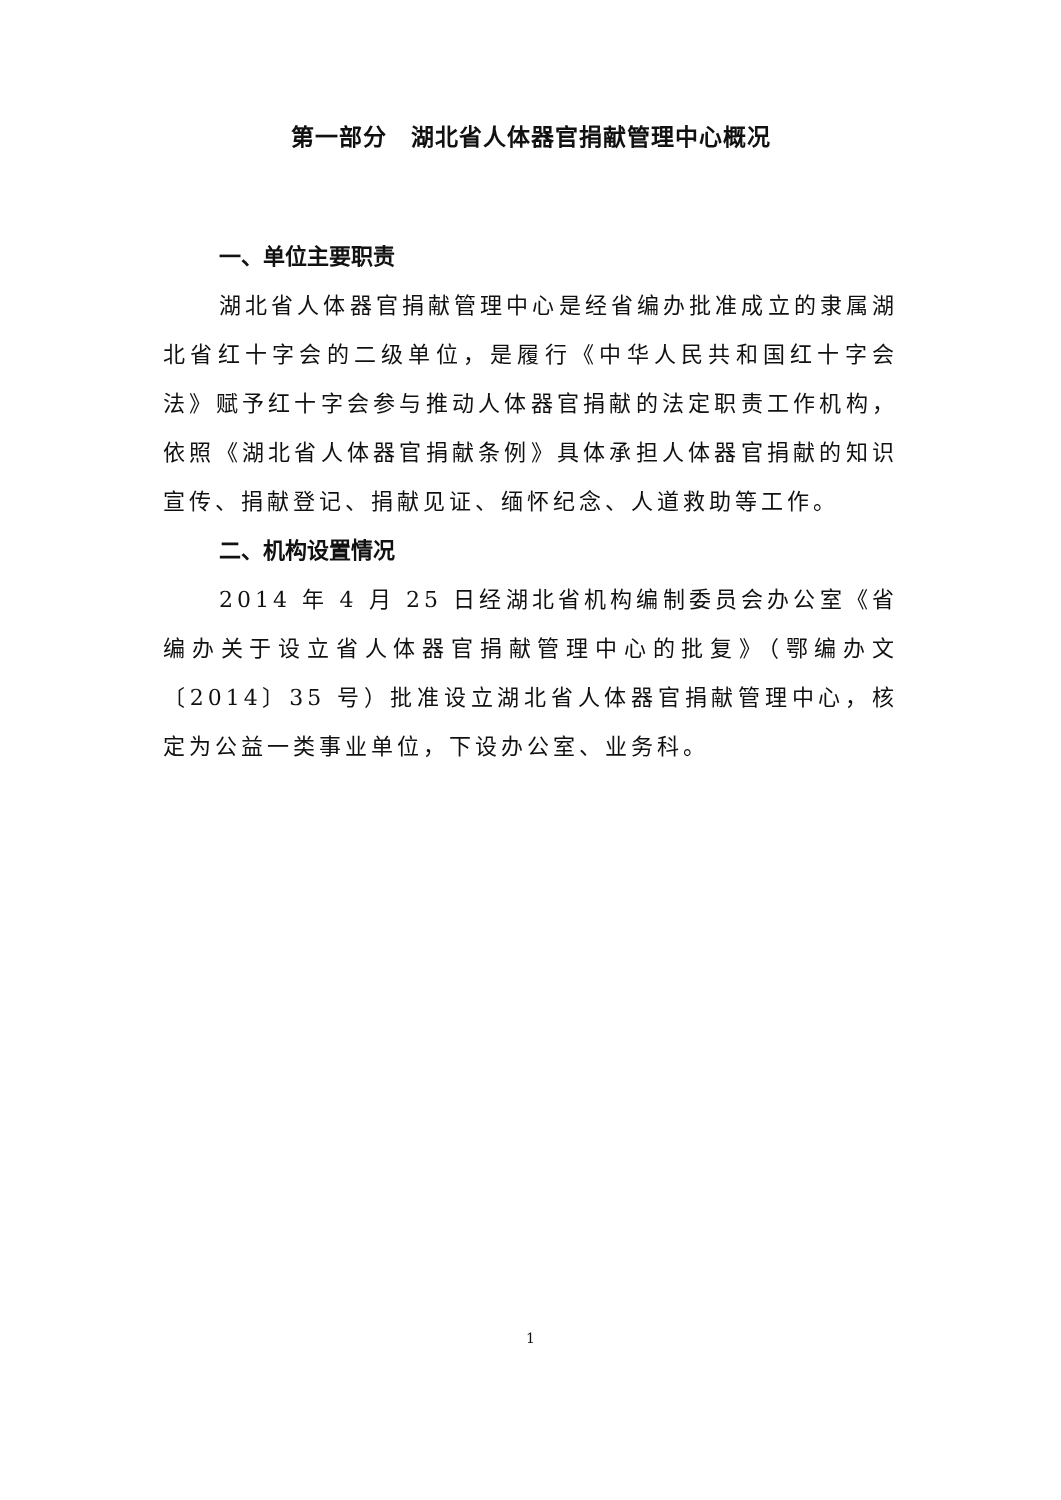第一部分　湖北省人体器官捐献管理中心概况
一、单位主要职责
湖北省人体器官捐献管理中心是经省编办批准成立的隶属湖北省红十字会的二级单位，是履行《中华人民共和国红十字会法》赋予红十字会参与推动人体器官捐献的法定职责工作机构，依照《湖北省人体器官捐献条例》具体承担人体器官捐献的知识宣传、捐献登记、捐献见证、缅怀纪念、人道救助等工作。
二、机构设置情况
2014 年 4 月 25 日经湖北省机构编制委员会办公室《省编办关于设立省人体器官捐献管理中心的批复》（鄂编办文〔2014〕35 号）批准设立湖北省人体器官捐献管理中心，核定为公益一类事业单位，下设办公室、业务科。
1